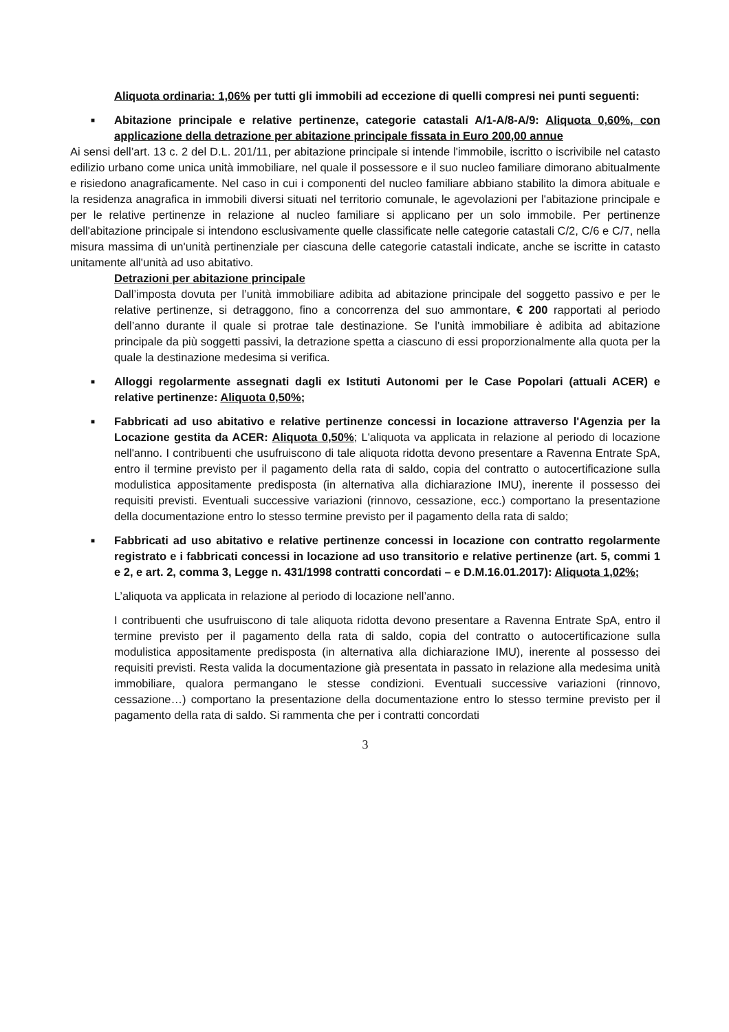Aliquota ordinaria: 1,06% per tutti gli immobili ad eccezione di quelli compresi nei punti seguenti:
■
Abitazione principale e relative pertinenze, categorie catastali A/1-A/8-A/9: Aliquota 0,60%, con applicazione della detrazione per abitazione principale fissata in Euro 200,00 annue
Ai sensi dell’art. 13 c. 2 del D.L. 201/11, per abitazione principale si intende l'immobile, iscritto o iscrivibile nel catasto edilizio urbano come unica unità immobiliare, nel quale il possessore e il suo nucleo familiare dimorano abitualmente e risiedono anagraficamente. Nel caso in cui i componenti del nucleo familiare abbiano stabilito la dimora abituale e la residenza anagrafica in immobili diversi situati nel territorio comunale, le agevolazioni per l'abitazione principale e per le relative pertinenze in relazione al nucleo familiare si applicano per un solo immobile. Per pertinenze dell'abitazione principale si intendono esclusivamente quelle classificate nelle categorie catastali C/2, C/6 e C/7, nella misura massima di un'unità pertinenziale per ciascuna delle categorie catastali indicate, anche se iscritte in catasto unitamente all'unità ad uso abitativo.
Detrazioni per abitazione principale
Dall’imposta dovuta per l’unità immobiliare adibita ad abitazione principale del soggetto passivo e per le relative pertinenze, si detraggono, fino a concorrenza del suo ammontare, € 200 rapportati al periodo dell’anno durante il quale si protrae tale destinazione. Se l’unità immobiliare è adibita ad abitazione principale da più soggetti passivi, la detrazione spetta a ciascuno di essi proporzionalmente alla quota per la quale la destinazione medesima si verifica.
■
Alloggi regolarmente assegnati dagli ex Istituti Autonomi per le Case Popolari (attuali ACER) e relative pertinenze: Aliquota 0,50%;
■
Fabbricati ad uso abitativo e relative pertinenze concessi in locazione attraverso l'Agenzia per la Locazione gestita da ACER: Aliquota 0,50%; L'aliquota va applicata in relazione al periodo di locazione nell'anno. I contribuenti che usufruiscono di tale aliquota ridotta devono presentare a Ravenna Entrate SpA, entro il termine previsto per il pagamento della rata di saldo, copia del contratto o autocertificazione sulla modulistica appositamente predisposta (in alternativa alla dichiarazione IMU), inerente il possesso dei requisiti previsti. Eventuali successive variazioni (rinnovo, cessazione, ecc.) comportano la presentazione della documentazione entro lo stesso termine previsto per il pagamento della rata di saldo;
■
Fabbricati ad uso abitativo e relative pertinenze concessi in locazione con contratto regolarmente registrato e i fabbricati concessi in locazione ad uso transitorio e relative pertinenze (art. 5, commi 1 e 2, e art. 2, comma 3, Legge n. 431/1998 contratti concordati – e D.M.16.01.2017): Aliquota 1,02%;
L’aliquota va applicata in relazione al periodo di locazione nell’anno.
I contribuenti che usufruiscono di tale aliquota ridotta devono presentare a Ravenna Entrate SpA, entro il termine previsto per il pagamento della rata di saldo, copia del contratto o autocertificazione sulla modulistica appositamente predisposta (in alternativa alla dichiarazione IMU), inerente al possesso dei requisiti previsti. Resta valida la documentazione già presentata in passato in relazione alla medesima unità immobiliare, qualora permangano le stesse condizioni. Eventuali successive variazioni (rinnovo, cessazione…) comportano la presentazione della documentazione entro lo stesso termine previsto per il pagamento della rata di saldo. Si rammenta che per i contratti concordati
3